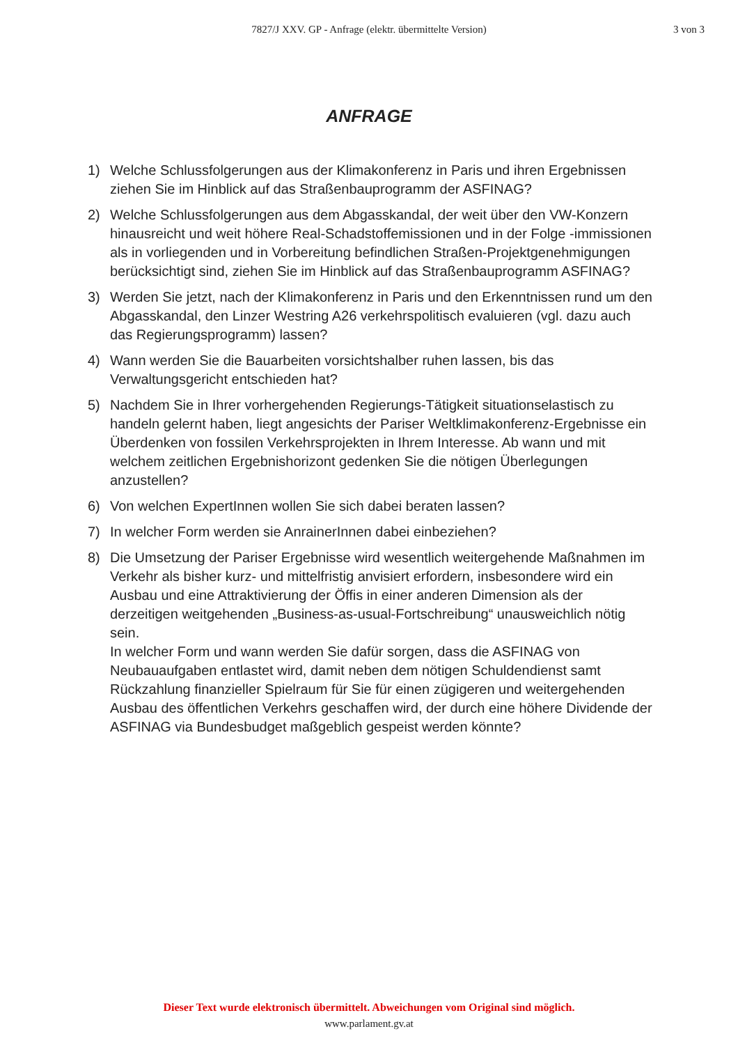7827/J XXV. GP - Anfrage (elektr. übermittelte Version)
3 von 3
ANFRAGE
1) Welche Schlussfolgerungen aus der Klimakonferenz in Paris und ihren Ergebnissen ziehen Sie im Hinblick auf das Straßenbauprogramm der ASFINAG?
2) Welche Schlussfolgerungen aus dem Abgasskandal, der weit über den VW-Konzern hinausreicht und weit höhere Real-Schadstoffemissionen und in der Folge -immissionen als in vorliegenden und in Vorbereitung befindlichen Straßen-Projektgenehmigungen berücksichtigt sind, ziehen Sie im Hinblick auf das Straßenbauprogramm ASFINAG?
3) Werden Sie jetzt, nach der Klimakonferenz in Paris und den Erkenntnissen rund um den Abgasskandal, den Linzer Westring A26 verkehrspolitisch evaluieren (vgl. dazu auch das Regierungsprogramm) lassen?
4) Wann werden Sie die Bauarbeiten vorsichtshalber ruhen lassen, bis das Verwaltungsgericht entschieden hat?
5) Nachdem Sie in Ihrer vorhergehenden Regierungs-Tätigkeit situationselastisch zu handeln gelernt haben, liegt angesichts der Pariser Weltklimakonferenz-Ergebnisse ein Überdenken von fossilen Verkehrsprojekten in Ihrem Interesse. Ab wann und mit welchem zeitlichen Ergebnishorizont gedenken Sie die nötigen Überlegungen anzustellen?
6) Von welchen ExpertInnen wollen Sie sich dabei beraten lassen?
7) In welcher Form werden sie AnrainerInnen dabei einbeziehen?
8) Die Umsetzung der Pariser Ergebnisse wird wesentlich weitergehende Maßnahmen im Verkehr als bisher kurz- und mittelfristig anvisiert erfordern, insbesondere wird ein Ausbau und eine Attraktivierung der Öffis in einer anderen Dimension als der derzeitigen weitgehenden „Business-as-usual-Fortschreibung“ unausweichlich nötig sein.
In welcher Form und wann werden Sie dafür sorgen, dass die ASFINAG von Neubauaufgaben entlastet wird, damit neben dem nötigen Schuldendienst samt Rückzahlung finanzieller Spielraum für Sie für einen zügigeren und weitergehenden Ausbau des öffentlichen Verkehrs geschaffen wird, der durch eine höhere Dividende der ASFINAG via Bundesbudget maßgeblich gespeist werden könnte?
Dieser Text wurde elektronisch übermittelt. Abweichungen vom Original sind möglich.
www.parlament.gv.at